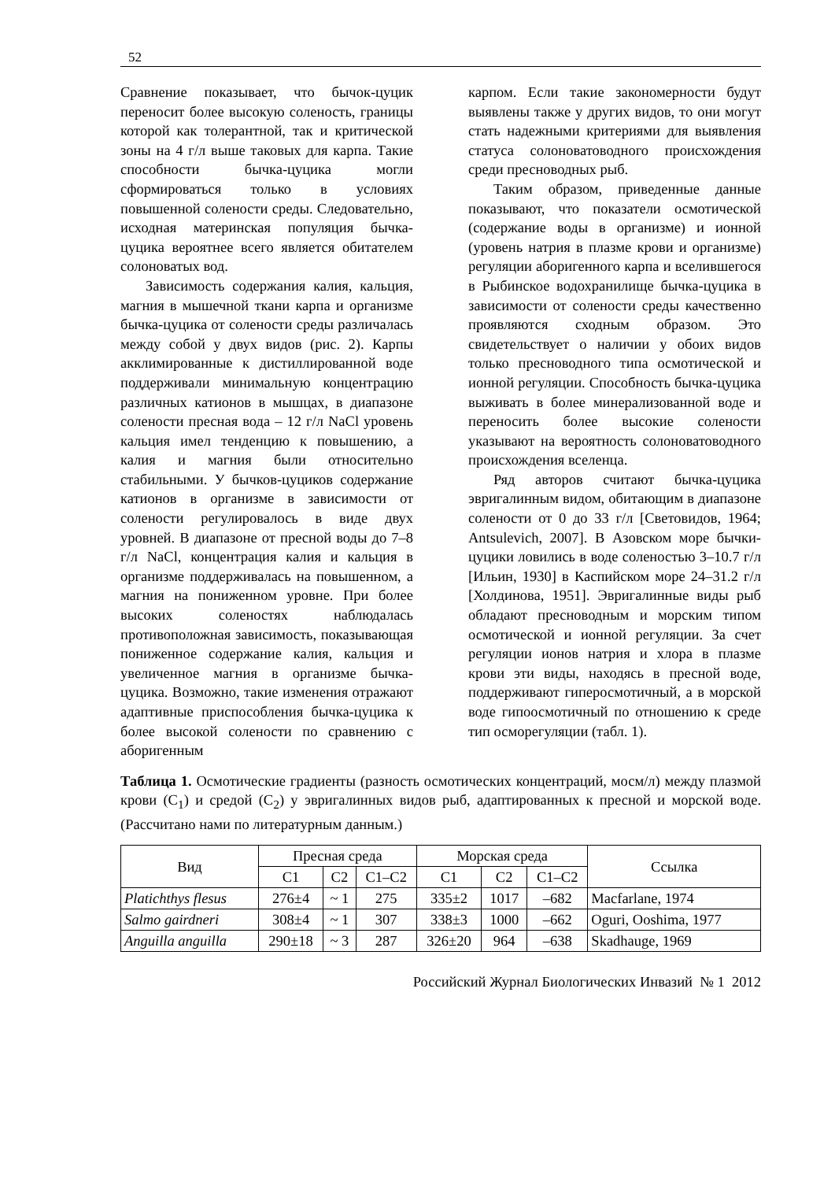52
Сравнение показывает, что бычок-цуцик переносит более высокую соленость, границы которой как толерантной, так и критической зоны на 4 г/л выше таковых для карпа. Такие способности бычка-цуцика могли сформироваться только в условиях повышенной солености среды. Следовательно, исходная материнская популяция бычка-цуцика вероятнее всего является обитателем солоноватых вод.
Зависимость содержания калия, кальция, магния в мышечной ткани карпа и организме бычка-цуцика от солености среды различалась между собой у двух видов (рис. 2). Карпы акклимированные к дистиллированной воде поддерживали минимальную концентрацию различных катионов в мышцах, в диапазоне солености пресная вода – 12 г/л NaCl уровень кальция имел тенденцию к повышению, а калия и магния были относительно стабильными. У бычков-цуциков содержание катионов в организме в зависимости от солености регулировалось в виде двух уровней. В диапазоне от пресной воды до 7–8 г/л NaCl, концентрация калия и кальция в организме поддерживалась на повышенном, а магния на пониженном уровне. При более высоких соленостях наблюдалась противоположная зависимость, показывающая пониженное содержание калия, кальция и увеличенное магния в организме бычка-цуцика. Возможно, такие изменения отражают адаптивные приспособления бычка-цуцика к более высокой солености по сравнению с аборигенным
карпом. Если такие закономерности будут выявлены также у других видов, то они могут стать надежными критериями для выявления статуса солоноватоводного происхождения среди пресноводных рыб.
Таким образом, приведенные данные показывают, что показатели осмотической (содержание воды в организме) и ионной (уровень натрия в плазме крови и организме) регуляции аборигенного карпа и вселившегося в Рыбинское водохранилище бычка-цуцика в зависимости от солености среды качественно проявляются сходным образом. Это свидетельствует о наличии у обоих видов только пресноводного типа осмотической и ионной регуляции. Способность бычка-цуцика выживать в более минерализованной воде и переносить более высокие солености указывают на вероятность солоноватоводного происхождения вселенца.
Ряд авторов считают бычка-цуцика эвригалинным видом, обитающим в диапазоне солености от 0 до 33 г/л [Световидов, 1964; Antsulevich, 2007]. В Азовском море бычки-цуцики ловились в воде соленостью 3–10.7 г/л [Ильин, 1930] в Каспийском море 24–31.2 г/л [Холдинова, 1951]. Эвригалинные виды рыб обладают пресноводным и морским типом осмотической и ионной регуляции. За счет регуляции ионов натрия и хлора в плазме крови эти виды, находясь в пресной воде, поддерживают гиперосмотичный, а в морской воде гипоосмотичный по отношению к среде тип осморегуляции (табл. 1).
Таблица 1. Осмотические градиенты (разность осмотических концентраций, мосм/л) между плазмой крови (С<sub>1</sub>) и средой (С<sub>2</sub>) у эвригалинных видов рыб, адаптированных к пресной и морской воде. (Рассчитано нами по литературным данным.)
| Вид | Пресная среда | | | Морская среда | | | Ссылка |
| --- | --- | --- | --- | --- | --- | --- | --- |
| | С1 | С2 | С1–С2 | С1 | С2 | С1–С2 | |
| Platichthys flesus | 276±4 | ~ 1 | 275 | 335±2 | 1017 | –682 | Macfarlane, 1974 |
| Salmo gairdneri | 308±4 | ~ 1 | 307 | 338±3 | 1000 | –662 | Oguri, Ooshima, 1977 |
| Anguilla anguilla | 290±18 | ~ 3 | 287 | 326±20 | 964 | –638 | Skadhauge, 1969 |
Российский Журнал Биологических Инвазий № 1 2012